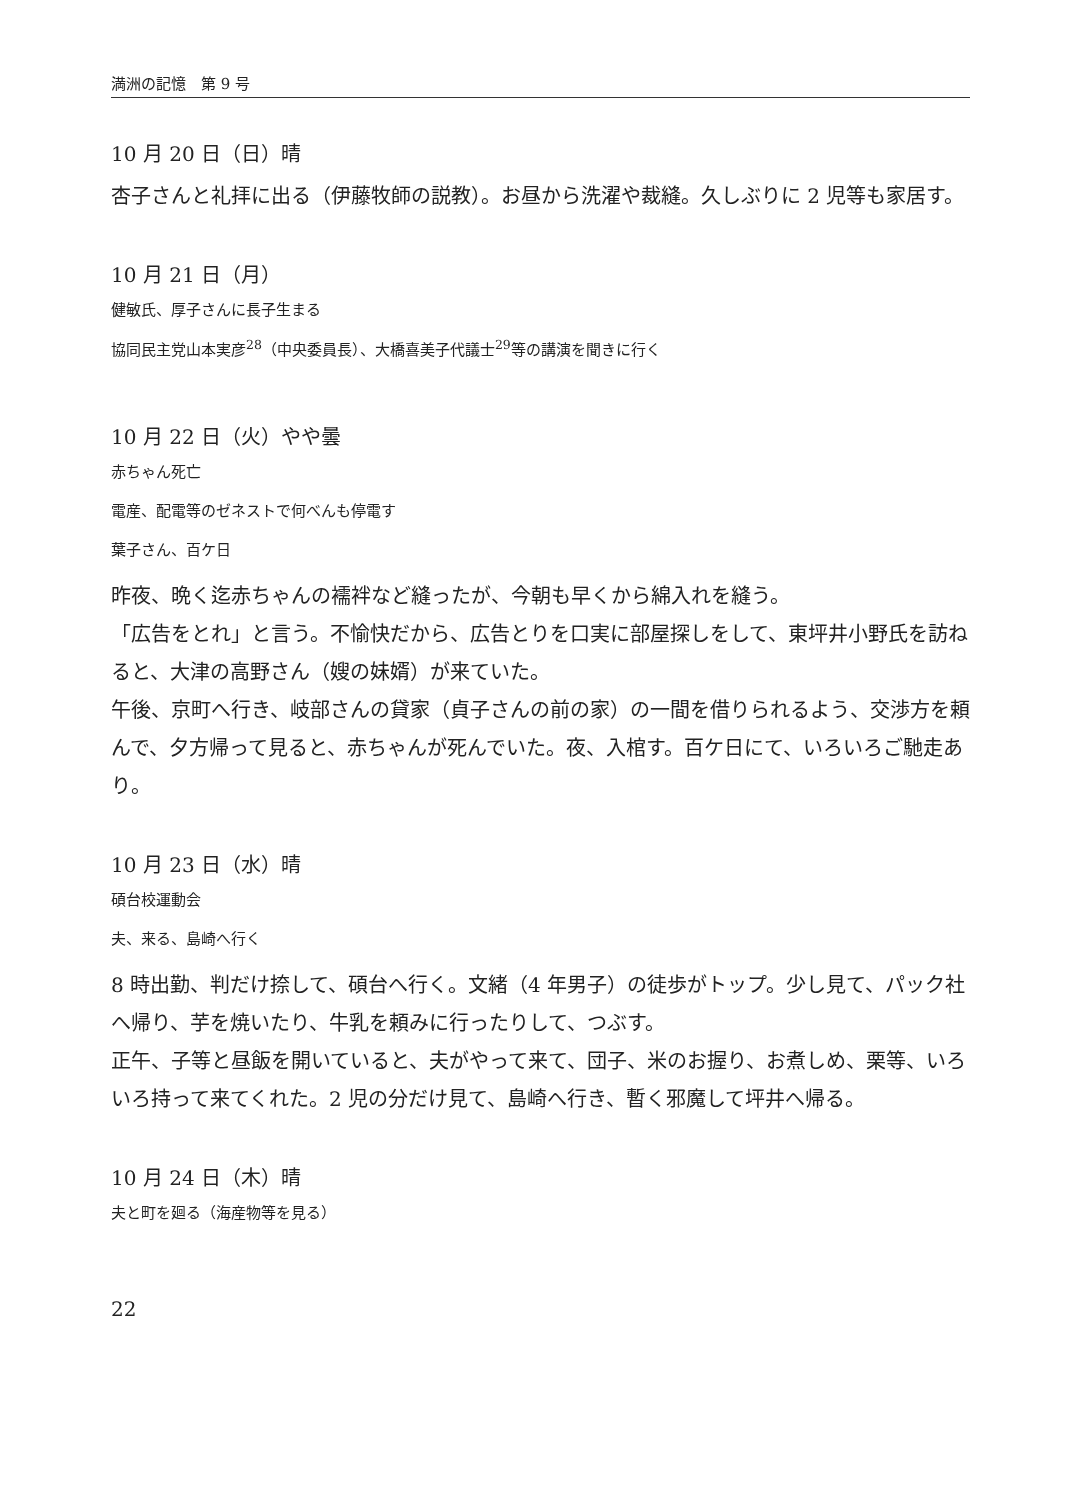満洲の記憶　第 9 号
10 月 20 日（日）晴
杏子さんと礼拝に出る（伊藤牧師の説教）。お昼から洗濯や裁縫。久しぶりに 2 児等も家居す。
10 月 21 日（月）
健敏氏、厚子さんに長子生まる
協同民主党山本実彦<sup>28</sup>（中央委員長）、大橋喜美子代議士<sup>29</sup>等の講演を聞きに行く
10 月 22 日（火）やや曇
赤ちゃん死亡
電産、配電等のゼネストで何べんも停電す
葉子さん、百ケ日
昨夜、晩く迄赤ちゃんの襦袢など縫ったが、今朝も早くから綿入れを縫う。
「広告をとれ」と言う。不愉快だから、広告とりを口実に部屋探しをして、東坪井小野氏を訪ねると、大津の高野さん（嫂の妹婿）が来ていた。
午後、京町へ行き、岐部さんの貸家（貞子さんの前の家）の一間を借りられるよう、交渉方を頼んで、夕方帰って見ると、赤ちゃんが死んでいた。夜、入棺す。百ケ日にて、いろいろご馳走あり。
10 月 23 日（水）晴
碩台校運動会
夫、来る、島崎へ行く
8 時出勤、判だけ捺して、碩台へ行く。文緒（4 年男子）の徒歩がトップ。少し見て、パック社へ帰り、芋を焼いたり、牛乳を頼みに行ったりして、つぶす。
正午、子等と昼飯を開いていると、夫がやって来て、団子、米のお握り、お煮しめ、栗等、いろいろ持って来てくれた。2 児の分だけ見て、島崎へ行き、暫く邪魔して坪井へ帰る。
10 月 24 日（木）晴
夫と町を廻る（海産物等を見る）
22